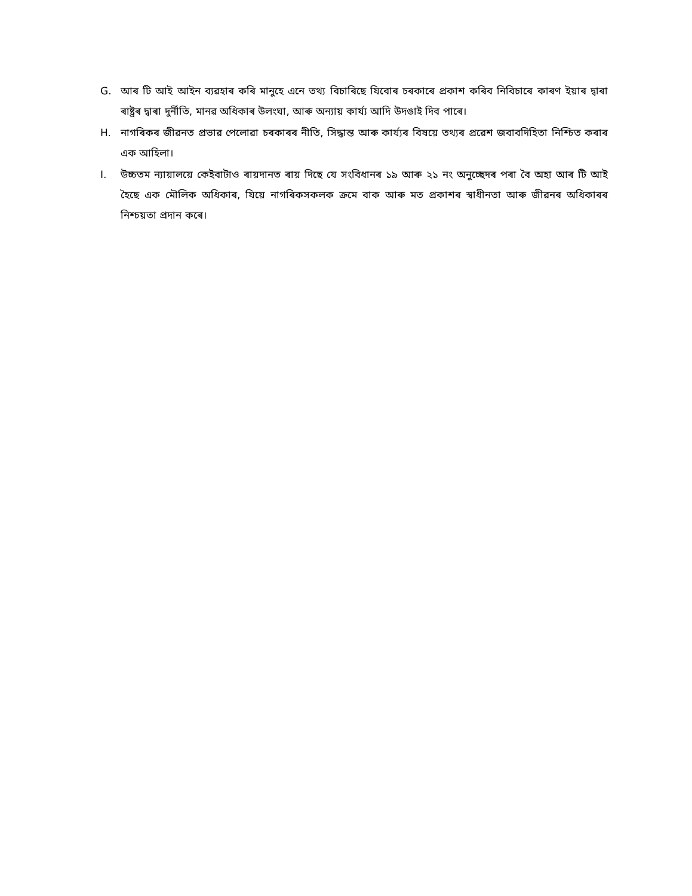G. আৰ টি আই আইন ব্যৱহাৰ কৰি মানুহে এনে তথ্য বিচাৰিছে যিবোৰ চৰকাৰে প্ৰকাশ কৰিব নিবিচাৰে কাৰণ ইয়াৰ দ্বাৰা ৰাষ্ট্ৰৰ দ্বাৰা দুৰ্নীতি, মানৱ অধিকাৰ উলংঘা, আৰু অন্যায় কাৰ্য্য আদি উদঙাই দিব পাৰে।
H. নাগৰিকৰ জীৱনত প্ৰভাৱ পেলোৱা চৰকাৰৰ নীতি, সিদ্ধান্ত আৰু কাৰ্য্যৰ বিষয়ে তথ্যৰ প্ৰৱেশ জবাবদিহিতা নিশ্চিত কৰাৰ এক আহিলা।
I. উচ্চতম ন্যায়ালয়ে কেইবাটাও ৰায়দানত ৰায় দিছে যে সংবিধানৰ ১৯ আৰু ২১ নং অনুচ্ছেদৰ পৰা বৈ অহা আৰ টি আই হৈছে এক মৌলিক অধিকাৰ, যিয়ে নাগৰিকসকলক ক্ৰমে বাক আৰু মত প্ৰকাশৰ স্বাধীনতা আৰু জীৱনৰ অধিকাৰৰ নিশ্চয়তা প্ৰদান কৰে।